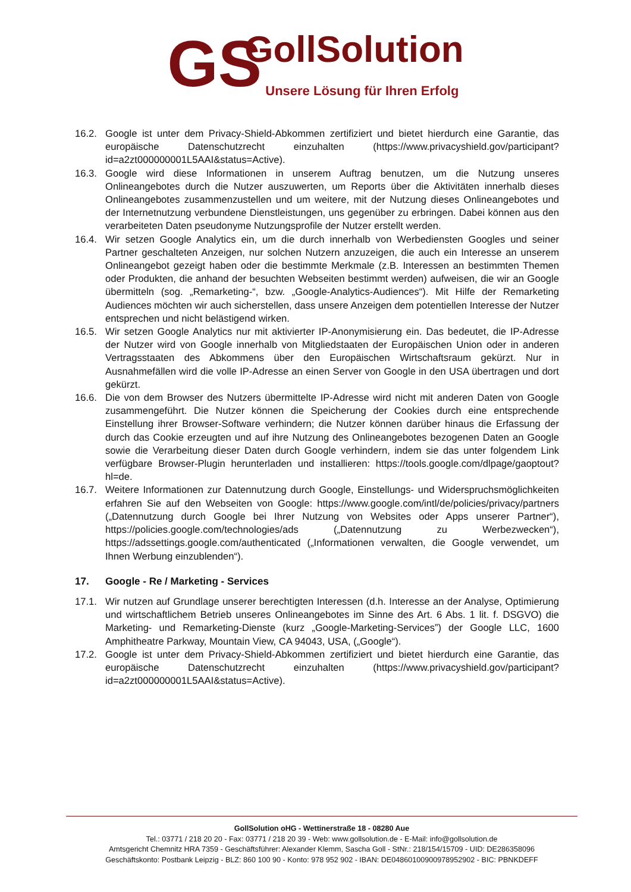GS
GollSolution
Unsere Lösung für Ihren Erfolg
16.2. Google ist unter dem Privacy-Shield-Abkommen zertifiziert und bietet hierdurch eine Garantie, das europäische Datenschutzrecht einzuhalten (https://www.privacyshield.gov/participant?id=a2zt000000001L5AAI&status=Active).
16.3. Google wird diese Informationen in unserem Auftrag benutzen, um die Nutzung unseres Onlineangebotes durch die Nutzer auszuwerten, um Reports über die Aktivitäten innerhalb dieses Onlineangebotes zusammenzustellen und um weitere, mit der Nutzung dieses Onlineangebotes und der Internetnutzung verbundene Dienstleistungen, uns gegenüber zu erbringen. Dabei können aus den verarbeiteten Daten pseudonyme Nutzungsprofile der Nutzer erstellt werden.
16.4. Wir setzen Google Analytics ein, um die durch innerhalb von Werbediensten Googles und seiner Partner geschalteten Anzeigen, nur solchen Nutzern anzuzeigen, die auch ein Interesse an unserem Onlineangebot gezeigt haben oder die bestimmte Merkmale (z.B. Interessen an bestimmten Themen oder Produkten, die anhand der besuchten Webseiten bestimmt werden) aufweisen, die wir an Google übermitteln (sog. „Remarketing-“, bzw. „Google-Analytics-Audiences“). Mit Hilfe der Remarketing Audiences möchten wir auch sicherstellen, dass unsere Anzeigen dem potentiellen Interesse der Nutzer entsprechen und nicht belästigend wirken.
16.5. Wir setzen Google Analytics nur mit aktivierter IP-Anonymisierung ein. Das bedeutet, die IP-Adresse der Nutzer wird von Google innerhalb von Mitgliedstaaten der Europäischen Union oder in anderen Vertragsstaaten des Abkommens über den Europäischen Wirtschaftsraum gekürzt. Nur in Ausnahmefällen wird die volle IP-Adresse an einen Server von Google in den USA übertragen und dort gekürzt.
16.6. Die von dem Browser des Nutzers übermittelte IP-Adresse wird nicht mit anderen Daten von Google zusammengeführt. Die Nutzer können die Speicherung der Cookies durch eine entsprechende Einstellung ihrer Browser-Software verhindern; die Nutzer können darüber hinaus die Erfassung der durch das Cookie erzeugten und auf ihre Nutzung des Onlineangebotes bezogenen Daten an Google sowie die Verarbeitung dieser Daten durch Google verhindern, indem sie das unter folgendem Link verfügbare Browser-Plugin herunterladen und installieren: https://tools.google.com/dlpage/gaoptout?hl=de.
16.7. Weitere Informationen zur Datennutzung durch Google, Einstellungs- und Widerspruchsmöglichkeiten erfahren Sie auf den Webseiten von Google: https://www.google.com/intl/de/policies/privacy/partners („Datennutzung durch Google bei Ihrer Nutzung von Websites oder Apps unserer Partner“), https://policies.google.com/technologies/ads („Datennutzung zu Werbezwecken“), https://adssettings.google.com/authenticated („Informationen verwalten, die Google verwendet, um Ihnen Werbung einzublenden“).
17. Google - Re / Marketing - Services
17.1. Wir nutzen auf Grundlage unserer berechtigten Interessen (d.h. Interesse an der Analyse, Optimierung und wirtschaftlichem Betrieb unseres Onlineangebotes im Sinne des Art. 6 Abs. 1 lit. f. DSGVO) die Marketing- und Remarketing-Dienste (kurz „Google-Marketing-Services”) der Google LLC, 1600 Amphitheatre Parkway, Mountain View, CA 94043, USA, („Google“).
17.2. Google ist unter dem Privacy-Shield-Abkommen zertifiziert und bietet hierdurch eine Garantie, das europäische Datenschutzrecht einzuhalten (https://www.privacyshield.gov/participant?id=a2zt000000001L5AAI&status=Active).
GollSolution oHG - Wettinerstraße 18 - 08280 Aue
Tel.: 03771 / 218 20 20 - Fax: 03771 / 218 20 39 - Web: www.gollsolution.de - E-Mail: info@gollsolution.de
Amtsgericht Chemnitz HRA 7359 - Geschäftsführer: Alexander Klemm, Sascha Goll - StNr.: 218/154/15709 - UID: DE286358096
Geschäftskonto: Postbank Leipzig - BLZ: 860 100 90 - Konto: 978 952 902 - IBAN: DE04860100900978952902 - BIC: PBNKDEFF